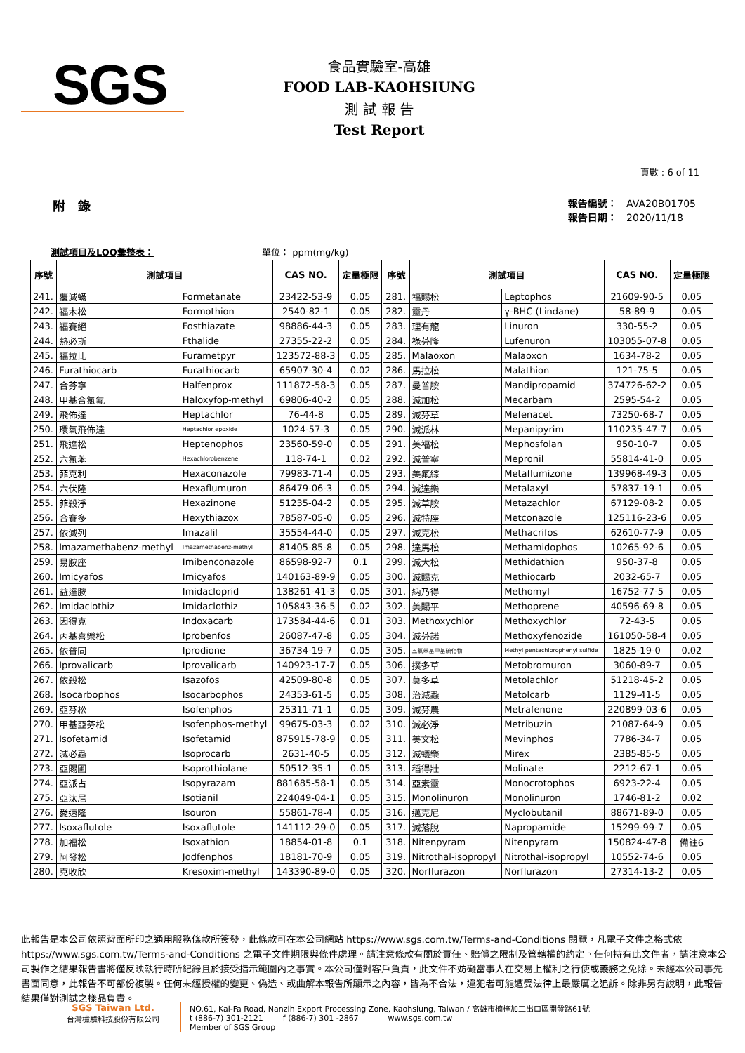SGS
食品實驗室-高雄
FOOD LAB-KAOHSIUNG
測 試 報 告
Test Report
頁數 : 6 of 11
附　錄
報告編號： AVA20B01705
報告日期： 2020/11/18
測試項目及LOQ彙整表： 單位： ppm(mg/kg)
| 序號 | 測試項目 | | CAS NO. | 定量極限 | 序號 | 測試項目 | | CAS NO. | 定量極限 |
| --- | --- | --- | --- | --- | --- | --- | --- | --- | --- |
| 241. | 覆滅蟎 | Formetanate | 23422-53-9 | 0.05 | 281. | 福賜松 | Leptophos | 21609-90-5 | 0.05 |
| 242. | 福木松 | Formothion | 2540-82-1 | 0.05 | 282. | 靈丹 | γ-BHC (Lindane) | 58-89-9 | 0.05 |
| 243. | 福賽絕 | Fosthiazate | 98886-44-3 | 0.05 | 283. | 理有龍 | Linuron | 330-55-2 | 0.05 |
| 244. | 熱必斯 | Fthalide | 27355-22-2 | 0.05 | 284. | 祿芬隆 | Lufenuron | 103055-07-8 | 0.05 |
| 245. | 福拉比 | Furametpyr | 123572-88-3 | 0.05 | 285. | Malaoxon | Malaoxon | 1634-78-2 | 0.05 |
| 246. | Furathiocarb | Furathiocarb | 65907-30-4 | 0.02 | 286. | 馬拉松 | Malathion | 121-75-5 | 0.05 |
| 247. | 合芬寧 | Halfenprox | 111872-58-3 | 0.05 | 287. | 曼普胺 | Mandipropamid | 374726-62-2 | 0.05 |
| 248. | 甲基合氯氟 | Haloxyfop-methyl | 69806-40-2 | 0.05 | 288. | 滅加松 | Mecarbam | 2595-54-2 | 0.05 |
| 249. | 飛佈達 | Heptachlor | 76-44-8 | 0.05 | 289. | 滅芬草 | Mefenacet | 73250-68-7 | 0.05 |
| 250. | 環氧飛佈達 | Heptachlor epoxide | 1024-57-3 | 0.05 | 290. | 滅派林 | Mepanipyrim | 110235-47-7 | 0.05 |
| 251. | 飛達松 | Heptenophos | 23560-59-0 | 0.05 | 291. | 美福松 | Mephosfolan | 950-10-7 | 0.05 |
| 252. | 六氯苯 | Hexachlorobenzene | 118-74-1 | 0.02 | 292. | 滅普寧 | Mepronil | 55814-41-0 | 0.05 |
| 253. | 菲克利 | Hexaconazole | 79983-71-4 | 0.05 | 293. | 美氟綜 | Metaflumizone | 139968-49-3 | 0.05 |
| 254. | 六伏隆 | Hexaflumuron | 86479-06-3 | 0.05 | 294. | 滅達樂 | Metalaxyl | 57837-19-1 | 0.05 |
| 255. | 菲殺淨 | Hexazinone | 51235-04-2 | 0.05 | 295. | 滅草胺 | Metazachlor | 67129-08-2 | 0.05 |
| 256. | 合賽多 | Hexythiazox | 78587-05-0 | 0.05 | 296. | 滅特座 | Metconazole | 125116-23-6 | 0.05 |
| 257. | 依滅列 | Imazalil | 35554-44-0 | 0.05 | 297. | 滅克松 | Methacrifos | 62610-77-9 | 0.05 |
| 258. | Imazamethabenz-methyl | Imazamethabenz-methyl | 81405-85-8 | 0.05 | 298. | 達馬松 | Methamidophos | 10265-92-6 | 0.05 |
| 259. | 易胺座 | Imibenconazole | 86598-92-7 | 0.1 | 299. | 滅大松 | Methidathion | 950-37-8 | 0.05 |
| 260. | Imicyafos | Imicyafos | 140163-89-9 | 0.05 | 300. | 滅賜克 | Methiocarb | 2032-65-7 | 0.05 |
| 261. | 益達胺 | Imidacloprid | 138261-41-3 | 0.05 | 301. | 納乃得 | Methomyl | 16752-77-5 | 0.05 |
| 262. | Imidaclothiz | Imidaclothiz | 105843-36-5 | 0.02 | 302. | 美賜平 | Methoprene | 40596-69-8 | 0.05 |
| 263. | 因得克 | Indoxacarb | 173584-44-6 | 0.01 | 303. | Methoxychlor | Methoxychlor | 72-43-5 | 0.05 |
| 264. | 丙基喜樂松 | Iprobenfos | 26087-47-8 | 0.05 | 304. | 滅芬諾 | Methoxyfenozide | 161050-58-4 | 0.05 |
| 265. | 依普同 | Iprodione | 36734-19-7 | 0.05 | 305. | 五氯苯基甲基硫化物 | Methyl pentachlorophenyl sulfide | 1825-19-0 | 0.02 |
| 266. | Iprovalicarb | Iprovalicarb | 140923-17-7 | 0.05 | 306. | 撲多草 | Metobromuron | 3060-89-7 | 0.05 |
| 267. | 依殺松 | Isazofos | 42509-80-8 | 0.05 | 307. | 莫多草 | Metolachlor | 51218-45-2 | 0.05 |
| 268. | Isocarbophos | Isocarbophos | 24353-61-5 | 0.05 | 308. | 治滅蝨 | Metolcarb | 1129-41-5 | 0.05 |
| 269. | 亞芬松 | Isofenphos | 25311-71-1 | 0.05 | 309. | 滅芬農 | Metrafenone | 220899-03-6 | 0.05 |
| 270. | 甲基亞芬松 | Isofenphos-methyl | 99675-03-3 | 0.02 | 310. | 滅必淨 | Metribuzin | 21087-64-9 | 0.05 |
| 271. | Isofetamid | Isofetamid | 875915-78-9 | 0.05 | 311. | 美文松 | Mevinphos | 7786-34-7 | 0.05 |
| 272. | 滅必蝨 | Isoprocarb | 2631-40-5 | 0.05 | 312. | 滅蟻樂 | Mirex | 2385-85-5 | 0.05 |
| 273. | 亞賜圃 | Isoprothiolane | 50512-35-1 | 0.05 | 313. | 稻得壯 | Molinate | 2212-67-1 | 0.05 |
| 274. | 亞派占 | Isopyrazam | 881685-58-1 | 0.05 | 314. | 亞素靈 | Monocrotophos | 6923-22-4 | 0.05 |
| 275. | 亞汰尼 | Isotianil | 224049-04-1 | 0.05 | 315. | Monolinuron | Monolinuron | 1746-81-2 | 0.02 |
| 276. | 愛速隆 | Isouron | 55861-78-4 | 0.05 | 316. | 邁克尼 | Myclobutanil | 88671-89-0 | 0.05 |
| 277. | Isoxaflutole | Isoxaflutole | 141112-29-0 | 0.05 | 317. | 滅落脫 | Napropamide | 15299-99-7 | 0.05 |
| 278. | 加福松 | Isoxathion | 18854-01-8 | 0.1 | 318. | Nitenpyram | Nitenpyram | 150824-47-8 | 備註6 |
| 279. | 阿發松 | Jodfenphos | 18181-70-9 | 0.05 | 319. | Nitrothal-isopropyl | Nitrothal-isopropyl | 10552-74-6 | 0.05 |
| 280. | 克收欣 | Kresoxim-methyl | 143390-89-0 | 0.05 | 320. | Norflurazon | Norflurazon | 27314-13-2 | 0.05 |
此報告是本公司依照背面所印之通用服務條款所簽發，此條款可在本公司網站 https://www.sgs.com.tw/Terms-and-Conditions 閱覽，凡電子文件之格式依 https://www.sgs.com.tw/Terms-and-Conditions 之電子文件期限與條件處理。請注意條款有關於責任、賠償之限制及管轄權的約定。任何持有此文件者，請注意本公司製作之結果報告書將僅反映執行時所紀錄且於接受指示範圍內之事實。本公司僅對客戶負責，此文件不妨礙當事人在交易上權利之行使或義務之免除。未經本公司事先書面同意，此報告不可部份複製。任何未經授權的變更、偽造、或曲解本報告所顯示之內容，皆為不合法，違犯者可能遭受法律上最嚴厲之追訴。除非另有說明，此報告結果僅對測試之樣品負責。
SGS Taiwan Ltd.
台灣檢驗科技股份有限公司
NO.61, Kai-Fa Road, Nanzih Export Processing Zone, Kaohsiung, Taiwan / 高雄市楠梓加工出口區開發路61號
t (886-7) 301-2121 f (886-7) 301 -2867 www.sgs.com.tw
Member of SGS Group